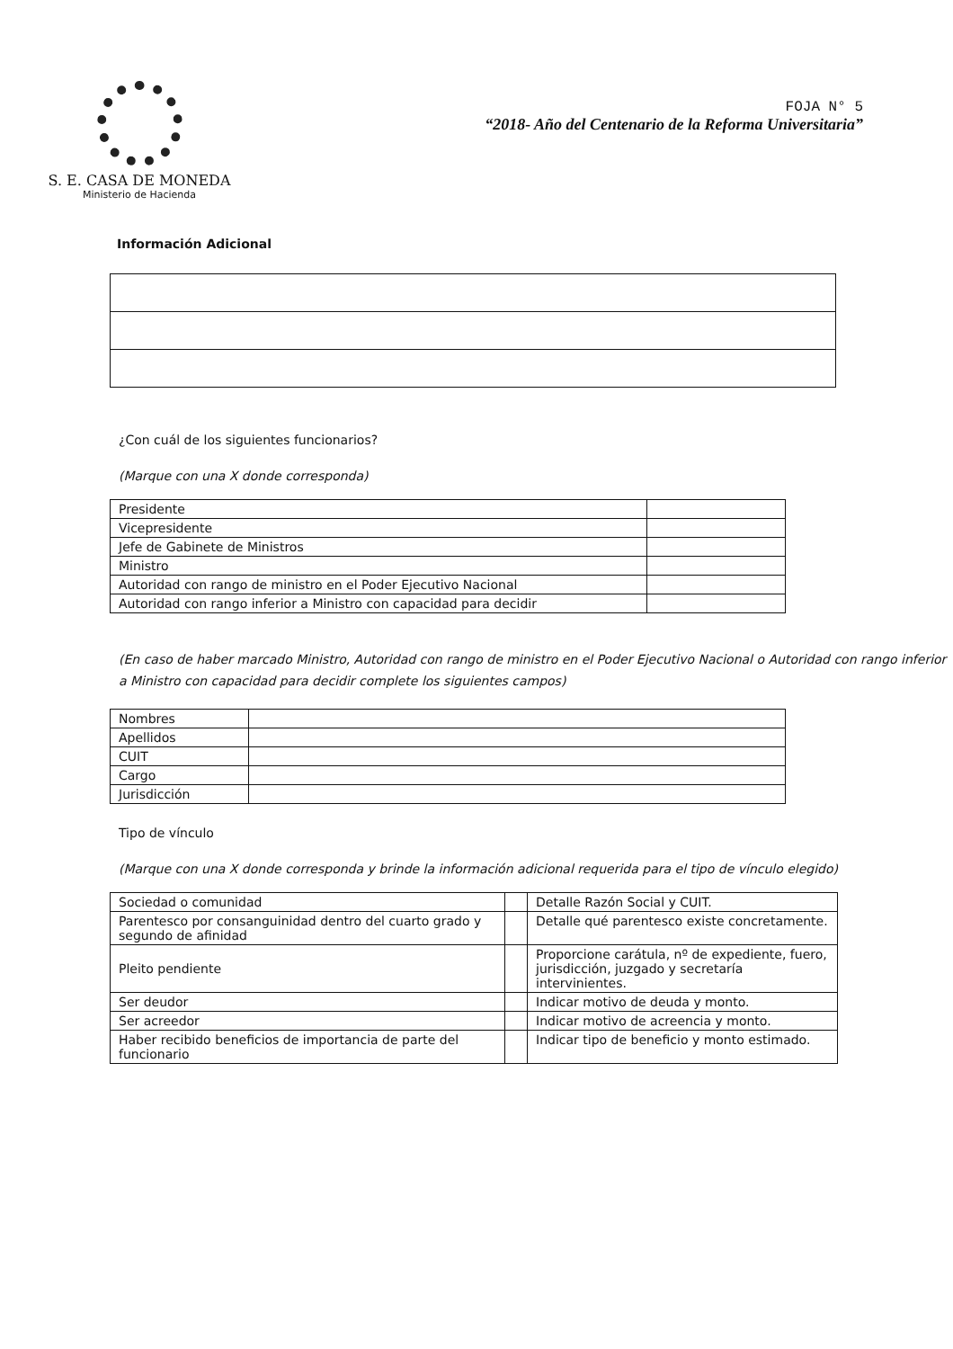S. E. CASA DE MONEDA
Ministerio de Hacienda
FOJA N° 5
“2018- Año del Centenario de la Reforma Universitaria”
Información Adicional
¿Con cuál de los siguientes funcionarios?
(Marque con una X donde corresponda)
| Presidente | |
| Vicepresidente | |
| Jefe de Gabinete de Ministros | |
| Ministro | |
| Autoridad con rango de ministro en el Poder Ejecutivo Nacional | |
| Autoridad con rango inferior a Ministro con capacidad para decidir | |
(En caso de haber marcado Ministro, Autoridad con rango de ministro en el Poder Ejecutivo Nacional o Autoridad con rango inferior a Ministro con capacidad para decidir complete los siguientes campos)
| Nombres | |
| Apellidos | |
| CUIT | |
| Cargo | |
| Jurisdicción | |
Tipo de vínculo
(Marque con una X donde corresponda y brinde la información adicional requerida para el tipo de vínculo elegido)
| Sociedad o comunidad | | Detalle Razón Social y CUIT. |
| Parentesco por consanguinidad dentro del cuarto grado y segundo de afinidad | | Detalle qué parentesco existe concretamente. |
| Pleito pendiente | | Proporcione carátula, nº de expediente, fuero, jurisdicción, juzgado y secretaría intervinientes. |
| Ser deudor | | Indicar motivo de deuda y monto. |
| Ser acreedor | | Indicar motivo de acreencia y monto. |
| Haber recibido beneficios de importancia de parte del funcionario | | Indicar tipo de beneficio y monto estimado. |